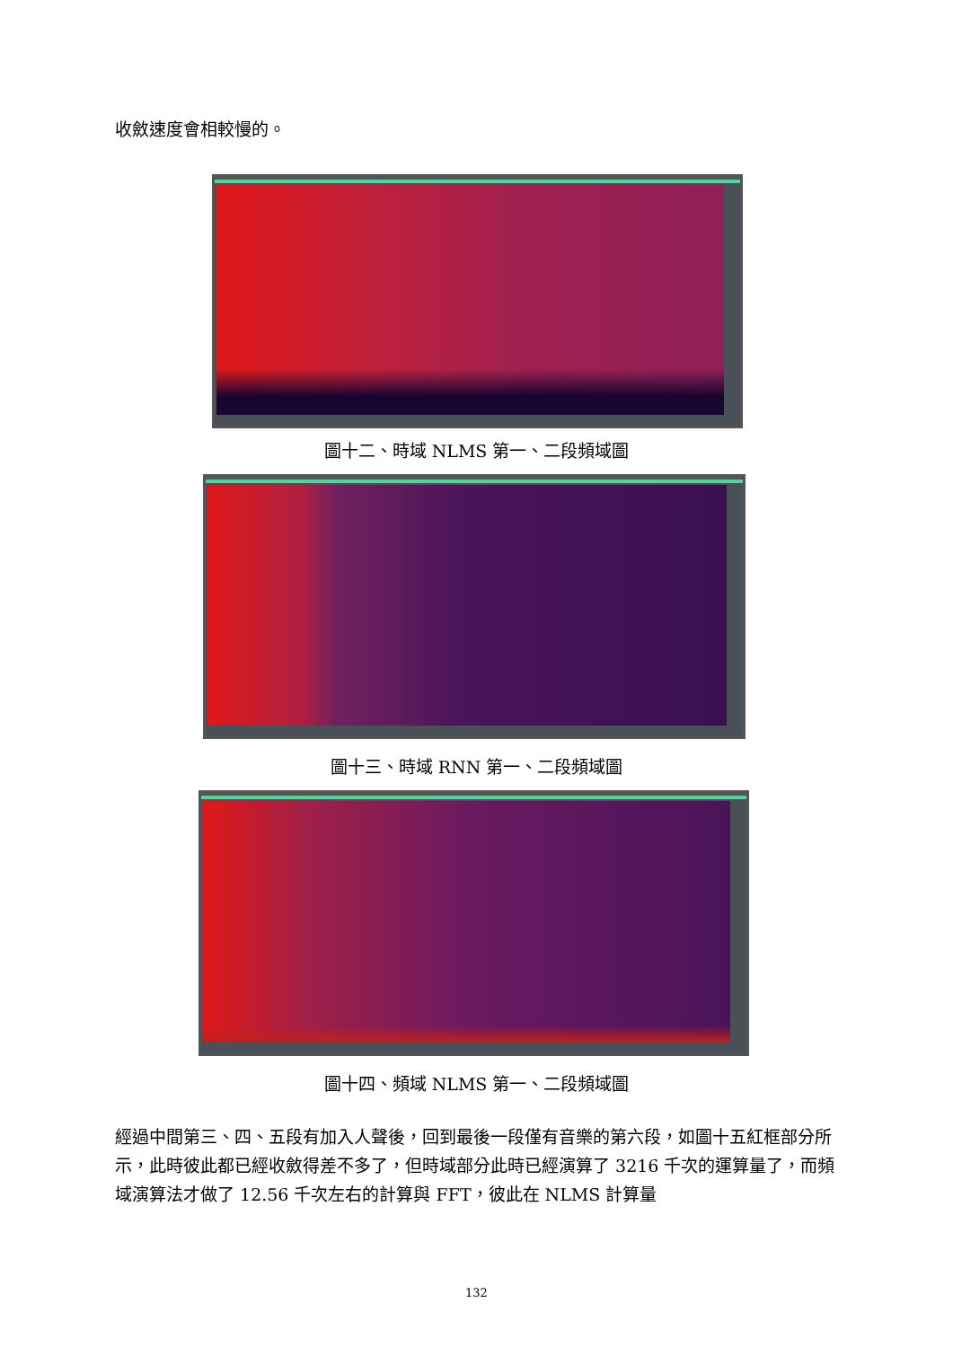收斂速度會相較慢的。
圖十二、時域 NLMS 第一、二段頻域圖
圖十三、時域 RNN 第一、二段頻域圖
圖十四、頻域 NLMS 第一、二段頻域圖
經過中間第三、四、五段有加入人聲後，回到最後一段僅有音樂的第六段，如圖十五紅框部分所示，此時彼此都已經收斂得差不多了，但時域部分此時已經演算了 3216 千次的運算量了，而頻域演算法才做了 12.56 千次左右的計算與 FFT，彼此在 NLMS 計算量
132